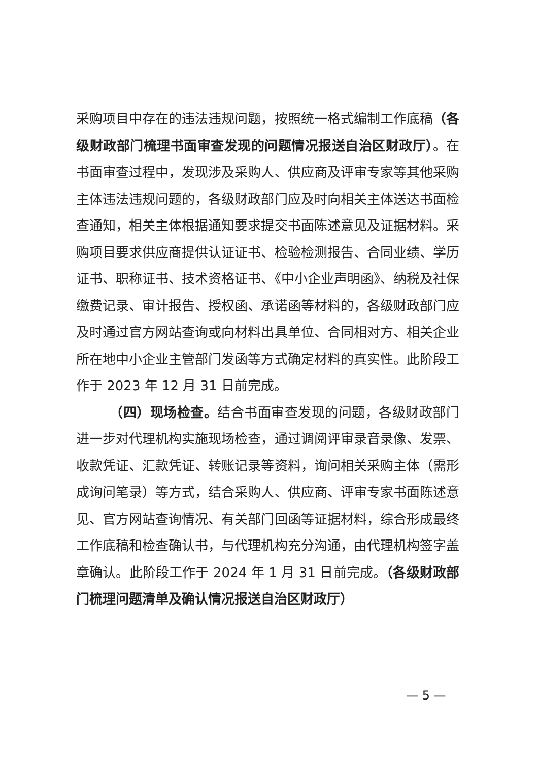采购项目中存在的违法违规问题，按照统一格式编制工作底稿（各级财政部门梳理书面审查发现的问题情况报送自治区财政厅）。在书面审查过程中，发现涉及采购人、供应商及评审专家等其他采购主体违法违规问题的，各级财政部门应及时向相关主体送达书面检查通知，相关主体根据通知要求提交书面陈述意见及证据材料。采购项目要求供应商提供认证证书、检验检测报告、合同业绩、学历证书、职称证书、技术资格证书、《中小企业声明函》、纳税及社保缴费记录、审计报告、授权函、承诺函等材料的，各级财政部门应及时通过官方网站查询或向材料出具单位、合同相对方、相关企业所在地中小企业主管部门发函等方式确定材料的真实性。此阶段工作于 2023 年 12 月 31 日前完成。
（四）现场检查。结合书面审查发现的问题，各级财政部门进一步对代理机构实施现场检查，通过调阅评审录音录像、发票、收款凭证、汇款凭证、转账记录等资料，询问相关采购主体（需形成询问笔录）等方式，结合采购人、供应商、评审专家书面陈述意见、官方网站查询情况、有关部门回函等证据材料，综合形成最终工作底稿和检查确认书，与代理机构充分沟通，由代理机构签字盖章确认。此阶段工作于 2024 年 1 月 31 日前完成。（各级财政部门梳理问题清单及确认情况报送自治区财政厅）
— 5 —